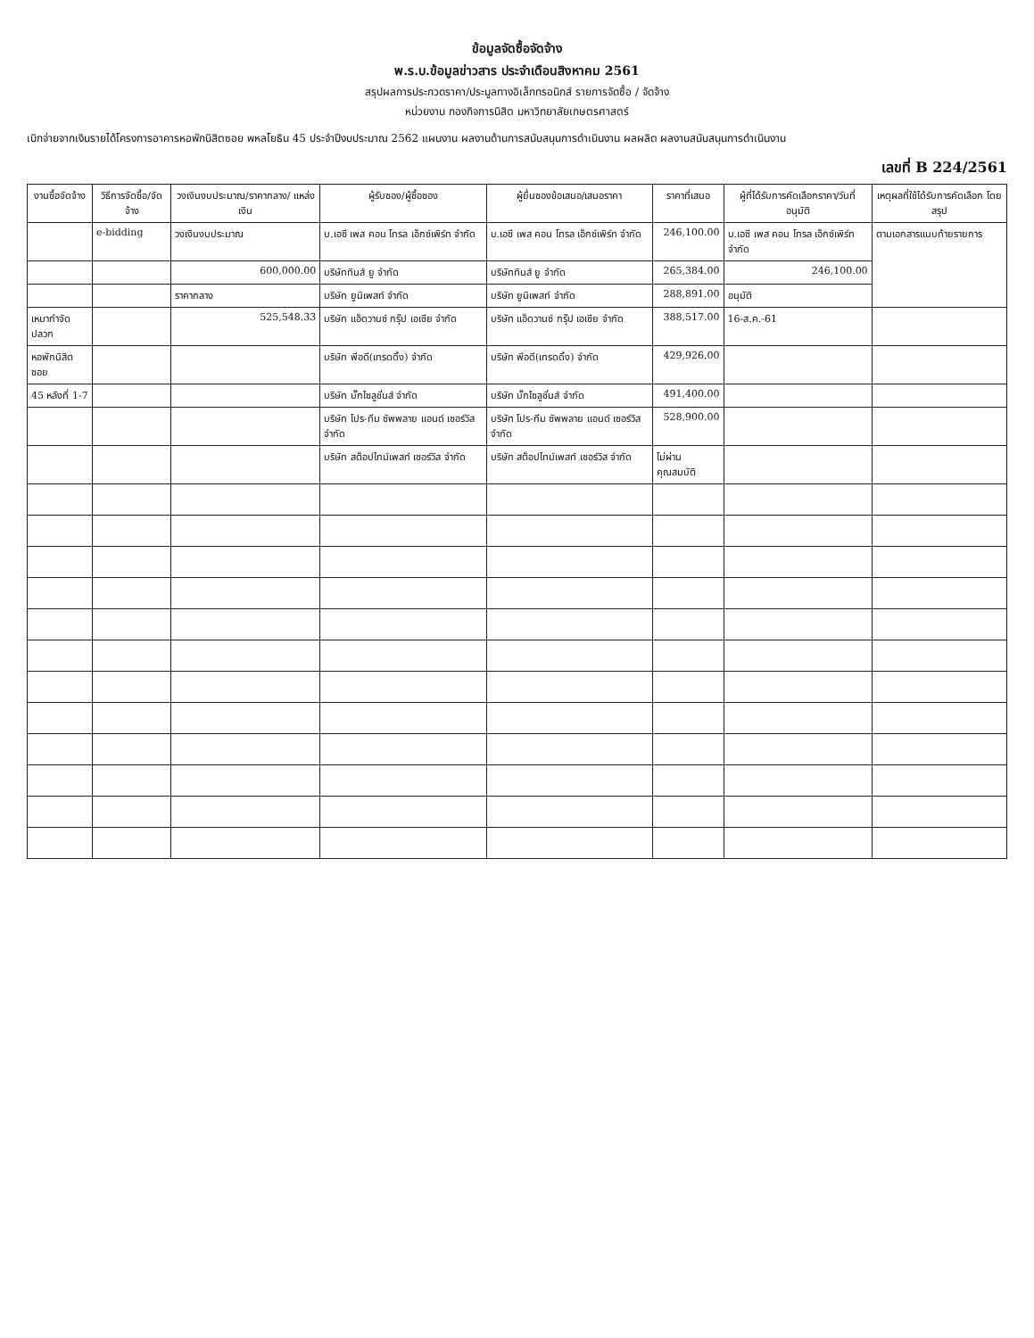ข้อมูลจัดซื้อจัดจ้าง
พ.ร.บ.ข้อมูลข่าวสาร ประจำเดือนสิงหาคม 2561
สรุปผลการประกวดราคา/ประมูลทางอิเล็กทรอนิกส์ รายการจัดซื้อ / จัดจ้าง
หน่วยงาน กองกิจการนิสิต มหาวิทยาลัยเกษตรศาสตร์
เบิกจ่ายจากเงินรายได้โครงการอาคารหอพักนิสิตซอย พหลโยธิน 45 ประจำปีงบประมาณ 2562 แผนงาน ผลงานด้านการสนับสนุนการดำเนินงาน ผลผลิต ผลงานสนับสนุนการดำเนินงาน
เลขที่ B 224/2561
| งานซื้อจัดจ้าง | วิธีการจัดซื้อ/จัดจ้าง | วงเงินงบประมาณ/ราคากลาง/ แหล่งเงิน | ผู้รับซอง/ผู้ซื้อซอง | ผู้ยื่นซองข้อเสนอ/เสนอราคา | ราคาที่เสนอ | ผู้ที่ได้รับการคัดเลือกราคา/วันที่อนุมัติ | เหตุผลที่ใช้ได้รับการคัดเลือก โดยสรุป |
| --- | --- | --- | --- | --- | --- | --- | --- |
| | e-bidding | วงเงินงบประมาณ | บ.เอซี เพส คอน โทรล เอ็กซ์เพิร์ท จำกัด | บ.เอซี เพส คอน โทรล เอ็กซ์เพิร์ท จำกัด | 246,100.00 | บ.เอซี เพส คอน โทรล เอ็กซ์เพิร์ท จำกัด | ตามเอกสารแนบท้ายรายการ |
| | | 600,000.00 | บริษัททินส์ ยู จำกัด | บริษัททินส์ ยู จำกัด | 265,384.00 | 246,100.00 | |
| | | ราคากลาง | บริษัท ยูนิเพสท์ จำกัด | บริษัท ยูนิเพสท์ จำกัด | 288,891.00 | อนุมัติ | |
| เหมากำจัดปลวก | | 525,548.33 | บริษัท แอ็ดวานซ์ กรุ๊ป เอเชีย จำกัด | บริษัท แอ็ดวานซ์ กรุ๊ป เอเชีย จำกัด | 388,517.00 | 16-ส.ค.-61 | |
| หอพักนิสิตซอย | | | บริษัท พีอดี(เทรดดิ้ง) จำกัด | บริษัท พีอดี(เทรดดิ้ง) จำกัด | 429,926.00 | | |
| 45 หลังที่ 1-7 | | | บริษัท บั๊กไซลูชั่นส์ จำกัด | บริษัท บั๊กไซลูชั่นส์ จำกัด | 491,400.00 | | |
| | | | บริษัท โปร-ทีม ซัพพลาย แอนด์ เซอร์วิส จำกัด | บริษัท โปร-ทีม ซัพพลาย แอนด์ เซอร์วิส จำกัด | 528,900.00 | | |
| | | | บริษัท สต็อปไทม์เพสท์ เซอร์วิส จำกัด | บริษัท สต็อปไทม์เพสท์ เซอร์วิส จำกัด | ไม่ผ่านคุณสมบัติ | | |